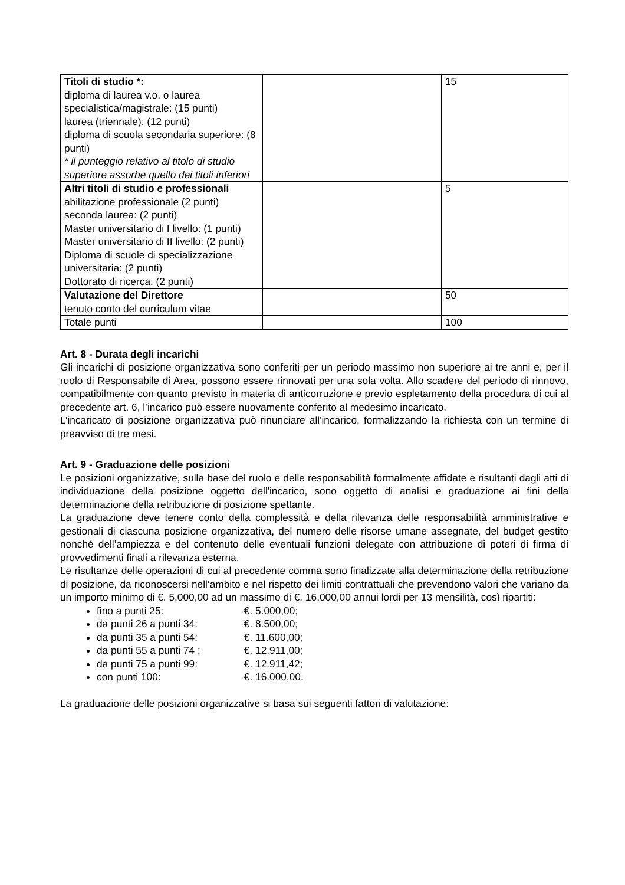| Titoli di studio *: diploma di laurea v.o. o laurea specialistica/magistrale: (15 punti) laurea (triennale): (12 punti) diploma di scuola secondaria superiore: (8 punti) * il punteggio relativo al titolo di studio superiore assorbe quello dei titoli inferiori | | 15 |
| Altri titoli di studio e professionali abilitazione professionale (2 punti) seconda laurea: (2 punti) Master universitario di I livello: (1 punti) Master universitario di II livello: (2 punti) Diploma di scuole di specializzazione universitaria: (2 punti) Dottorato di ricerca: (2 punti) | | 5 |
| Valutazione del Direttore tenuto conto del curriculum vitae | | 50 |
| Totale punti | | 100 |
Art. 8 - Durata degli incarichi
Gli incarichi di posizione organizzativa sono conferiti per un periodo massimo non superiore ai tre anni e, per il ruolo di Responsabile di Area, possono essere rinnovati per una sola volta. Allo scadere del periodo di rinnovo, compatibilmente con quanto previsto in materia di anticorruzione e previo espletamento della procedura di cui al precedente art. 6, l’incarico può essere nuovamente conferito al medesimo incaricato.
L’incaricato di posizione organizzativa può rinunciare all'incarico, formalizzando la richiesta con un termine di preavviso di tre mesi.
Art. 9 - Graduazione delle posizioni
Le posizioni organizzative, sulla base del ruolo e delle responsabilità formalmente affidate e risultanti dagli atti di individuazione della posizione oggetto dell'incarico, sono oggetto di analisi e graduazione ai fini della determinazione della retribuzione di posizione spettante.
La graduazione deve tenere conto della complessità e della rilevanza delle responsabilità amministrative e gestionali di ciascuna posizione organizzativa, del numero delle risorse umane assegnate, del budget gestito nonché dell’ampiezza e del contenuto delle eventuali funzioni delegate con attribuzione di poteri di firma di provvedimenti finali a rilevanza esterna.
Le risultanze delle operazioni di cui al precedente comma sono finalizzate alla determinazione della retribuzione di posizione, da riconoscersi nell’ambito e nel rispetto dei limiti contrattuali che prevendono valori che variano da un importo minimo di €. 5.000,00 ad un massimo di €. 16.000,00 annui lordi per 13 mensilità, così ripartiti:
fino a punti 25: €. 5.000,00;
da punti 26 a punti 34: €. 8.500,00;
da punti 35 a punti 54: €. 11.600,00;
da punti 55 a punti 74 : €. 12.911,00;
da punti 75 a punti 99: €. 12.911,42;
con punti 100: €. 16.000,00.
La graduazione delle posizioni organizzative si basa sui seguenti fattori di valutazione: